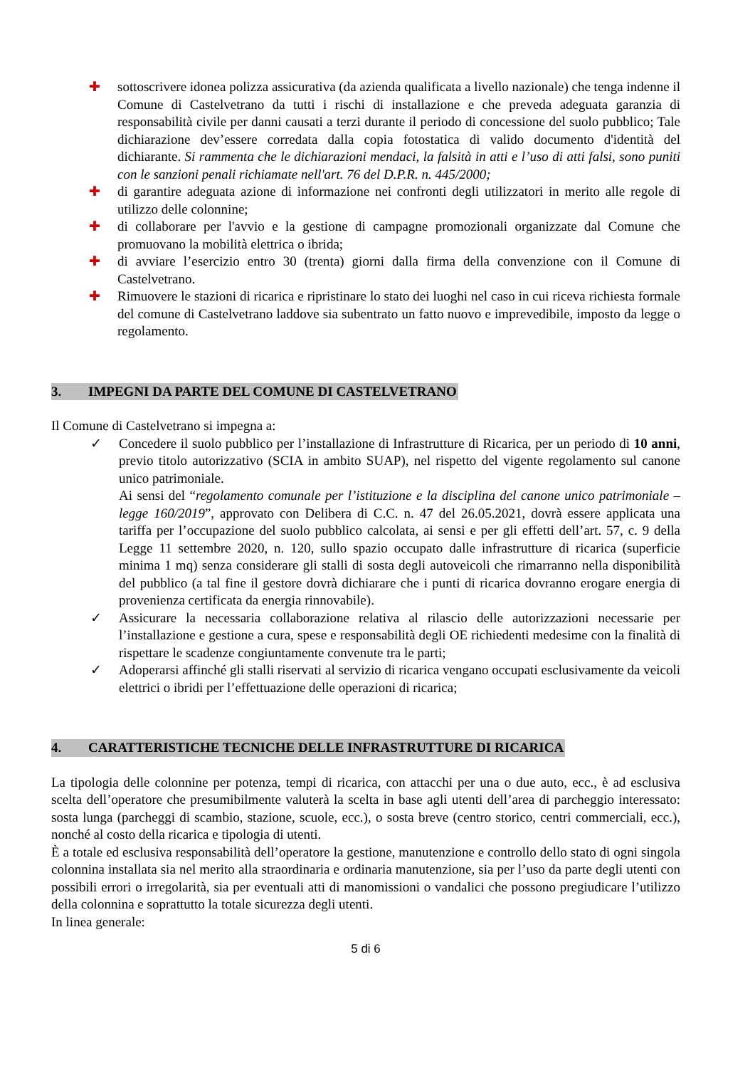✚ sottoscrivere idonea polizza assicurativa (da azienda qualificata a livello nazionale) che tenga indenne il Comune di Castelvetrano da tutti i rischi di installazione e che preveda adeguata garanzia di responsabilità civile per danni causati a terzi durante il periodo di concessione del suolo pubblico; Tale dichiarazione dev’essere corredata dalla copia fotostatica di valido documento d'identità del dichiarante. Si rammenta che le dichiarazioni mendaci, la falsità in atti e l’uso di atti falsi, sono puniti con le sanzioni penali richiamate nell'art. 76 del D.P.R. n. 445/2000;
✚ di garantire adeguata azione di informazione nei confronti degli utilizzatori in merito alle regole di utilizzo delle colonnine;
✚ di collaborare per l'avvio e la gestione di campagne promozionali organizzate dal Comune che promuovano la mobilità elettrica o ibrida;
✚ di avviare l’esercizio entro 30 (trenta) giorni dalla firma della convenzione con il Comune di Castelvetrano.
✚ Rimuovere le stazioni di ricarica e ripristinare lo stato dei luoghi nel caso in cui riceva richiesta formale del comune di Castelvetrano laddove sia subentrato un fatto nuovo e imprevedibile, imposto da legge o regolamento.
3. IMPEGNI DA PARTE DEL COMUNE DI CASTELVETRANO
Il Comune di Castelvetrano si impegna a:
✓ Concedere il suolo pubblico per l’installazione di Infrastrutture di Ricarica, per un periodo di 10 anni, previo titolo autorizzativo (SCIA in ambito SUAP), nel rispetto del vigente regolamento sul canone unico patrimoniale.
Ai sensi del “regolamento comunale per l’istituzione e la disciplina del canone unico patrimoniale – legge 160/2019”, approvato con Delibera di C.C. n. 47 del 26.05.2021, dovrà essere applicata una tariffa per l’occupazione del suolo pubblico calcolata, ai sensi e per gli effetti dell’art. 57, c. 9 della Legge 11 settembre 2020, n. 120, sullo spazio occupato dalle infrastrutture di ricarica (superficie minima 1 mq) senza considerare gli stalli di sosta degli autoveicoli che rimarranno nella disponibilità del pubblico (a tal fine il gestore dovrà dichiarare che i punti di ricarica dovranno erogare energia di provenienza certificata da energia rinnovabile).
✓ Assicurare la necessaria collaborazione relativa al rilascio delle autorizzazioni necessarie per l’installazione e gestione a cura, spese e responsabilità degli OE richiedenti medesime con la finalità di rispettare le scadenze congiuntamente convenute tra le parti;
✓ Adoperarsi affinché gli stalli riservati al servizio di ricarica vengano occupati esclusivamente da veicoli elettrici o ibridi per l’effettuazione delle operazioni di ricarica;
4. CARATTERISTICHE TECNICHE DELLE INFRASTRUTTURE DI RICARICA
La tipologia delle colonnine per potenza, tempi di ricarica, con attacchi per una o due auto, ecc., è ad esclusiva scelta dell’operatore che presumibilmente valuterà la scelta in base agli utenti dell’area di parcheggio interessato: sosta lunga (parcheggi di scambio, stazione, scuole, ecc.), o sosta breve (centro storico, centri commerciali, ecc.), nonché al costo della ricarica e tipologia di utenti.
È a totale ed esclusiva responsabilità dell’operatore la gestione, manutenzione e controllo dello stato di ogni singola colonnina installata sia nel merito alla straordinaria e ordinaria manutenzione, sia per l’uso da parte degli utenti con possibili errori o irregolarità, sia per eventuali atti di manomissioni o vandalici che possono pregiudicare l’utilizzo della colonnina e soprattutto la totale sicurezza degli utenti.
In linea generale:
5 di 6